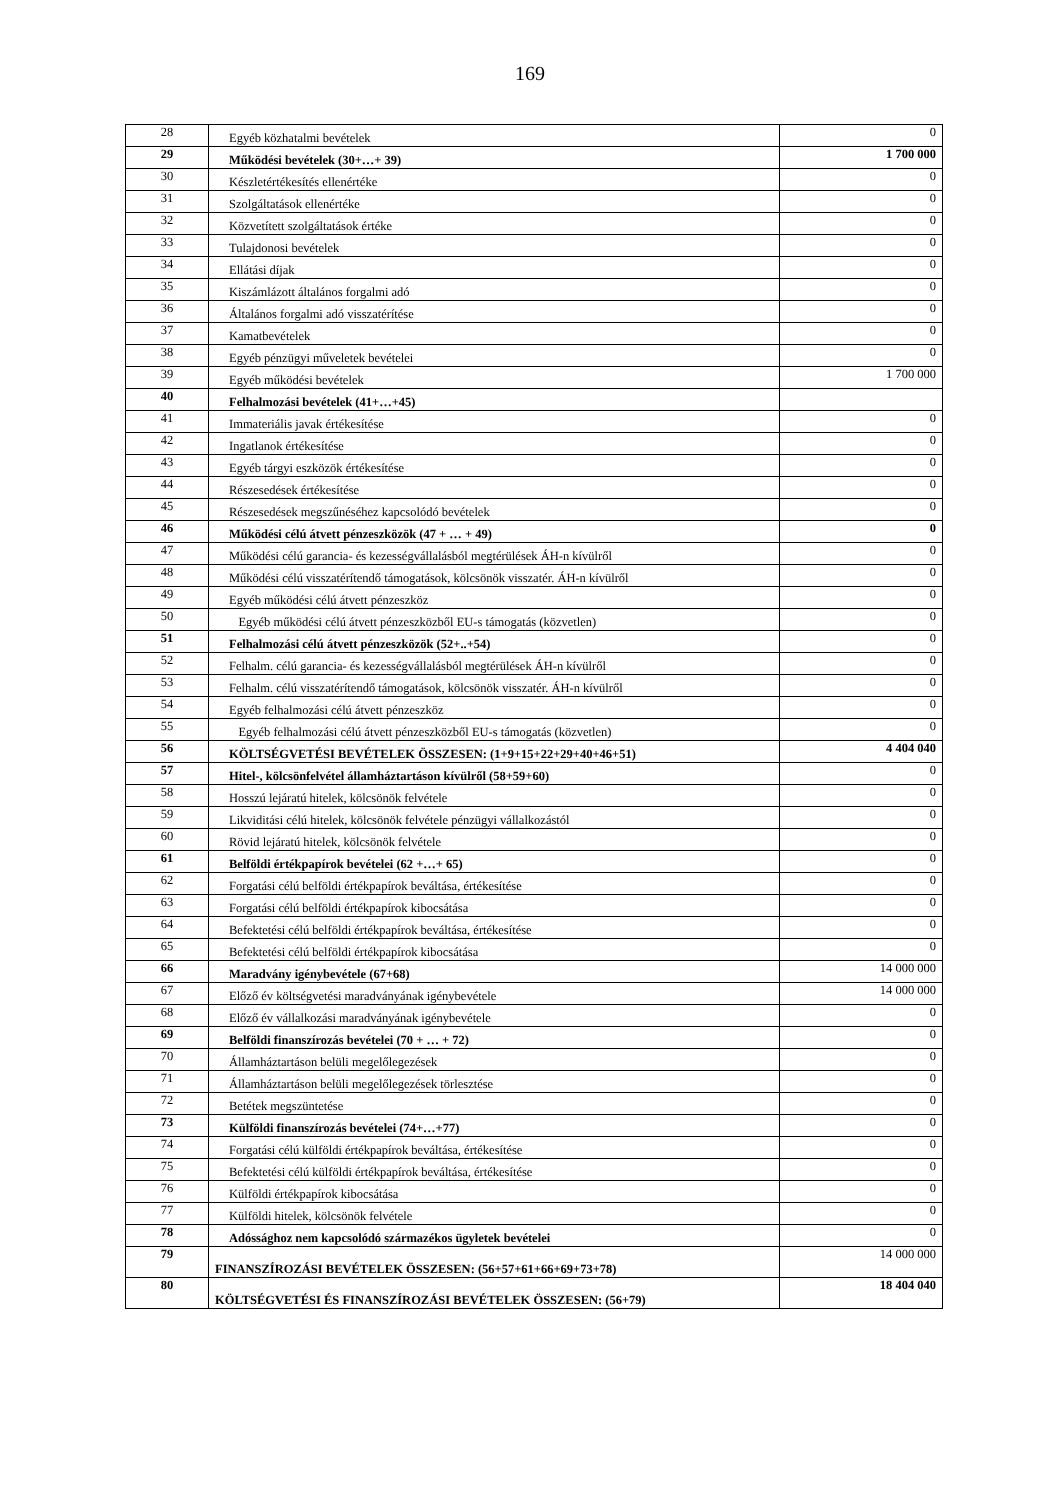169
| 28 | Egyéb közhatalmi bevételek | 0 |
| 29 | Működési bevételek (30+…+ 39) | 1 700 000 |
| 30 | Készletértékesítés ellenértéke | 0 |
| 31 | Szolgáltatások ellenértéke | 0 |
| 32 | Közvetített szolgáltatások értéke | 0 |
| 33 | Tulajdonosi bevételek | 0 |
| 34 | Ellátási díjak | 0 |
| 35 | Kiszámlázott általános forgalmi adó | 0 |
| 36 | Általános forgalmi adó visszatérítése | 0 |
| 37 | Kamatbevételek | 0 |
| 38 | Egyéb pénzügyi műveletek bevételei | 0 |
| 39 | Egyéb működési bevételek | 1 700 000 |
| 40 | Felhalmozási bevételek (41+…+45) | |
| 41 | Immateriális javak értékesítése | 0 |
| 42 | Ingatlanok értékesítése | 0 |
| 43 | Egyéb tárgyi eszközök értékesítése | 0 |
| 44 | Részesedések értékesítése | 0 |
| 45 | Részesedések megszűnéséhez kapcsolódó bevételek | 0 |
| 46 | Működési célú átvett pénzeszközök (47 + … + 49) | 0 |
| 47 | Működési célú garancia- és kezességvállalásból megtérülések ÁH-n kívülről | 0 |
| 48 | Működési célú visszatérítendő támogatások, kölcsönök visszatér. ÁH-n kívülről | 0 |
| 49 | Egyéb működési célú átvett pénzeszköz | 0 |
| 50 | Egyéb működési célú átvett pénzeszközből EU-s támogatás (közvetlen) | 0 |
| 51 | Felhalmozási célú átvett pénzeszközök (52+..+54) | 0 |
| 52 | Felhalm. célú garancia- és kezességvállalásból megtérülések ÁH-n kívülről | 0 |
| 53 | Felhalm. célú visszatérítendő támogatások, kölcsönök visszatér. ÁH-n kívülről | 0 |
| 54 | Egyéb felhalmozási célú átvett pénzeszköz | 0 |
| 55 | Egyéb felhalmozási célú átvett pénzeszközből EU-s támogatás (közvetlen) | 0 |
| 56 | KÖLTSÉGVETÉSI BEVÉTELEK ÖSSZESEN: (1+9+15+22+29+40+46+51) | 4 404 040 |
| 57 | Hitel-, kölcsönfelvétel államháztartáson kívülről (58+59+60) | 0 |
| 58 | Hosszú lejáratú hitelek, kölcsönök felvétele | 0 |
| 59 | Likviditási célú hitelek, kölcsönök felvétele pénzügyi vállalkozástól | 0 |
| 60 | Rövid lejáratú hitelek, kölcsönök felvétele | 0 |
| 61 | Belföldi értékpapírok bevételei (62 +…+ 65) | 0 |
| 62 | Forgatási célú belföldi értékpapírok beváltása, értékesítése | 0 |
| 63 | Forgatási célú belföldi értékpapírok kibocsátása | 0 |
| 64 | Befektetési célú belföldi értékpapírok beváltása, értékesítése | 0 |
| 65 | Befektetési célú belföldi értékpapírok kibocsátása | 0 |
| 66 | Maradvány igénybevétele (67+68) | 14 000 000 |
| 67 | Előző év költségvetési maradványának igénybevétele | 14 000 000 |
| 68 | Előző év vállalkozási maradványának igénybevétele | 0 |
| 69 | Belföldi finanszírozás bevételei (70 + … + 72) | 0 |
| 70 | Államháztartáson belüli megelőlegezések | 0 |
| 71 | Államháztartáson belüli megelőlegezések törlesztése | 0 |
| 72 | Betétek megszüntetése | 0 |
| 73 | Külföldi finanszírozás bevételei (74+…+77) | 0 |
| 74 | Forgatási célú külföldi értékpapírok beváltása, értékesítése | 0 |
| 75 | Befektetési célú külföldi értékpapírok beváltása, értékesítése | 0 |
| 76 | Külföldi értékpapírok kibocsátása | 0 |
| 77 | Külföldi hitelek, kölcsönök felvétele | 0 |
| 78 | Adóssághoz nem kapcsolódó származékos ügyletek bevételei | 0 |
| 79 | FINANSZÍROZÁSI BEVÉTELEK ÖSSZESEN: (56+57+61+66+69+73+78) | 14 000 000 |
| 80 | KÖLTSÉGVETÉSI ÉS FINANSZÍROZÁSI BEVÉTELEK ÖSSZESEN: (56+79) | 18 404 040 |